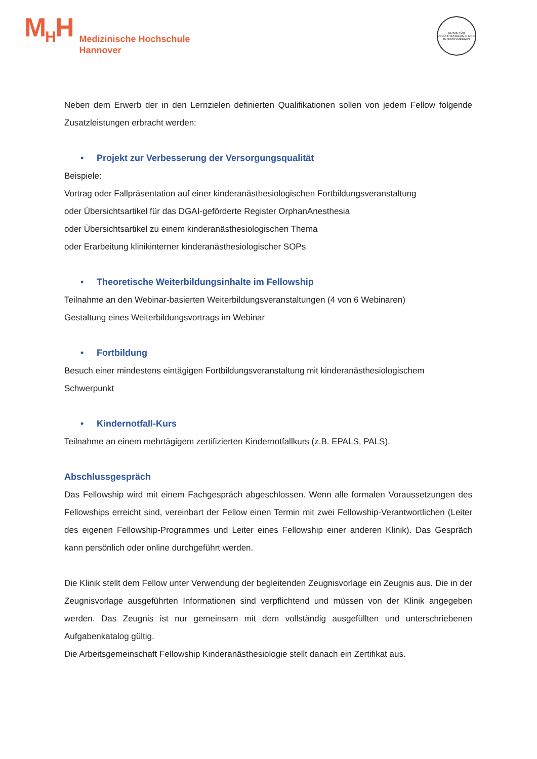M<sub>H</sub>H
Medizinische Hochschule
Hannover
KLINIK FÜR ANÄSTHESIOLOGIE UND INTENSIVMEDIZIN
Neben dem Erwerb der in den Lernzielen definierten Qualifikationen sollen von jedem Fellow folgende Zusatzleistungen erbracht werden:
• Projekt zur Verbesserung der Versorgungsqualität
Beispiele:
Vortrag oder Fallpräsentation auf einer kinderanästhesiologischen Fortbildungsveranstaltung
oder Übersichtsartikel für das DGAI-geförderte Register OrphanAnesthesia
oder Übersichtsartikel zu einem kinderanästhesiologischen Thema
oder Erarbeitung klinikinterner kinderanästhesiologischer SOPs
• Theoretische Weiterbildungsinhalte im Fellowship
Teilnahme an den Webinar-basierten Weiterbildungsveranstaltungen (4 von 6 Webinaren)
Gestaltung eines Weiterbildungsvortrags im Webinar
• Fortbildung
Besuch einer mindestens eintägigen Fortbildungsveranstaltung mit kinderanästhesiologischem Schwerpunkt
• Kindernotfall-Kurs
Teilnahme an einem mehrtägigem zertifizierten Kindernotfallkurs (z.B. EPALS, PALS).
Abschlussgespräch
Das Fellowship wird mit einem Fachgespräch abgeschlossen. Wenn alle formalen Voraussetzungen des Fellowships erreicht sind, vereinbart der Fellow einen Termin mit zwei Fellowship-Verantwortlichen (Leiter des eigenen Fellowship-Programmes und Leiter eines Fellowship einer anderen Klinik). Das Gespräch kann persönlich oder online durchgeführt werden.
Die Klinik stellt dem Fellow unter Verwendung der begleitenden Zeugnisvorlage ein Zeugnis aus. Die in der Zeugnisvorlage ausgeführten Informationen sind verpflichtend und müssen von der Klinik angegeben werden. Das Zeugnis ist nur gemeinsam mit dem vollständig ausgefüllten und unterschriebenen Aufgabenkatalog gültig.
Die Arbeitsgemeinschaft Fellowship Kinderanästhesiologie stellt danach ein Zertifikat aus.